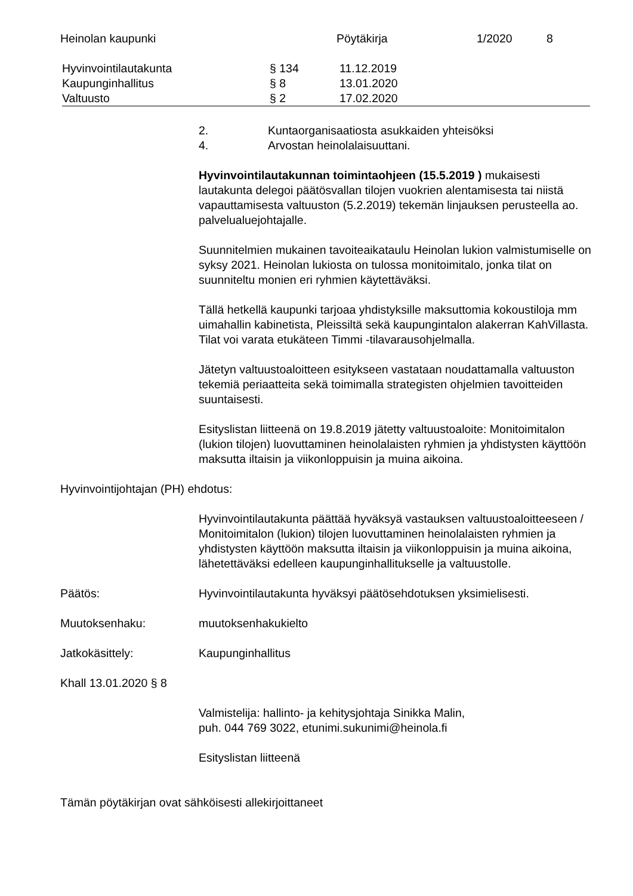Heinolan kaupunki Pöytäkirja 1/2020 8
Hyvinvointilautakunta § 134 11.12.2019
Kaupunginhallitus § 8 13.01.2020
Valtuusto § 2 17.02.2020
2. Kuntaorganisaatiosta asukkaiden yhteisöksi
4. Arvostan heinolalaisuuttani.
Hyvinvointilautakunnan toimintaohjeen (15.5.2019 ) mukaisesti lautakunta delegoi päätösvallan tilojen vuokrien alentamisesta tai niistä vapauttamisesta valtuuston (5.2.2019) tekemän linjauksen perusteella ao. palvelualuejohtajalle.
Suunnitelmien mukainen tavoiteaikataulu Heinolan lukion valmistumiselle on syksy 2021. Heinolan lukiosta on tulossa monitoimitalo, jonka tilat on suunniteltu monien eri ryhmien käytettäväksi.
Tällä hetkellä kaupunki tarjoaa yhdistyksille maksuttomia kokoustiloja mm uimahallin kabinetista, Pleissiltä sekä kaupungintalon alakerran KahVillasta. Tilat voi varata etukäteen Timmi -tilavarausohjelmalla.
Jätetyn valtuustoaloitteen esitykseen vastataan noudattamalla valtuuston tekemiä periaatteita sekä toimimalla strategisten ohjelmien tavoitteiden suuntaisesti.
Esityslistan liitteenä on 19.8.2019 jätetty valtuustoaloite: Monitoimitalon (lukion tilojen) luovuttaminen heinolalaisten ryhmien ja yhdistysten käyttöön maksutta iltaisin ja viikonloppuisin ja muina aikoina.
Hyvinvointijohtajan (PH) ehdotus:
Hyvinvointilautakunta päättää hyväksyä vastauksen valtuustoaloitteeseen / Monitoimitalon (lukion) tilojen luovuttaminen heinolalaisten ryhmien ja yhdistysten käyttöön maksutta iltaisin ja viikonloppuisin ja muina aikoina, lähetettäväksi edelleen kaupunginhallitukselle ja valtuustolle.
Päätös: Hyvinvointilautakunta hyväksyi päätösehdotuksen yksimielisesti.
Muutoksenhaku: muutoksenhakukielto
Jatkokäsittely: Kaupunginhallitus
Khall 13.01.2020 § 8
Valmistelija: hallinto- ja kehitysjohtaja Sinikka Malin,
puh. 044 769 3022, etunimi.sukunimi@heinola.fi
Esityslistan liitteenä
Tämän pöytäkirjan ovat sähköisesti allekirjoittaneet